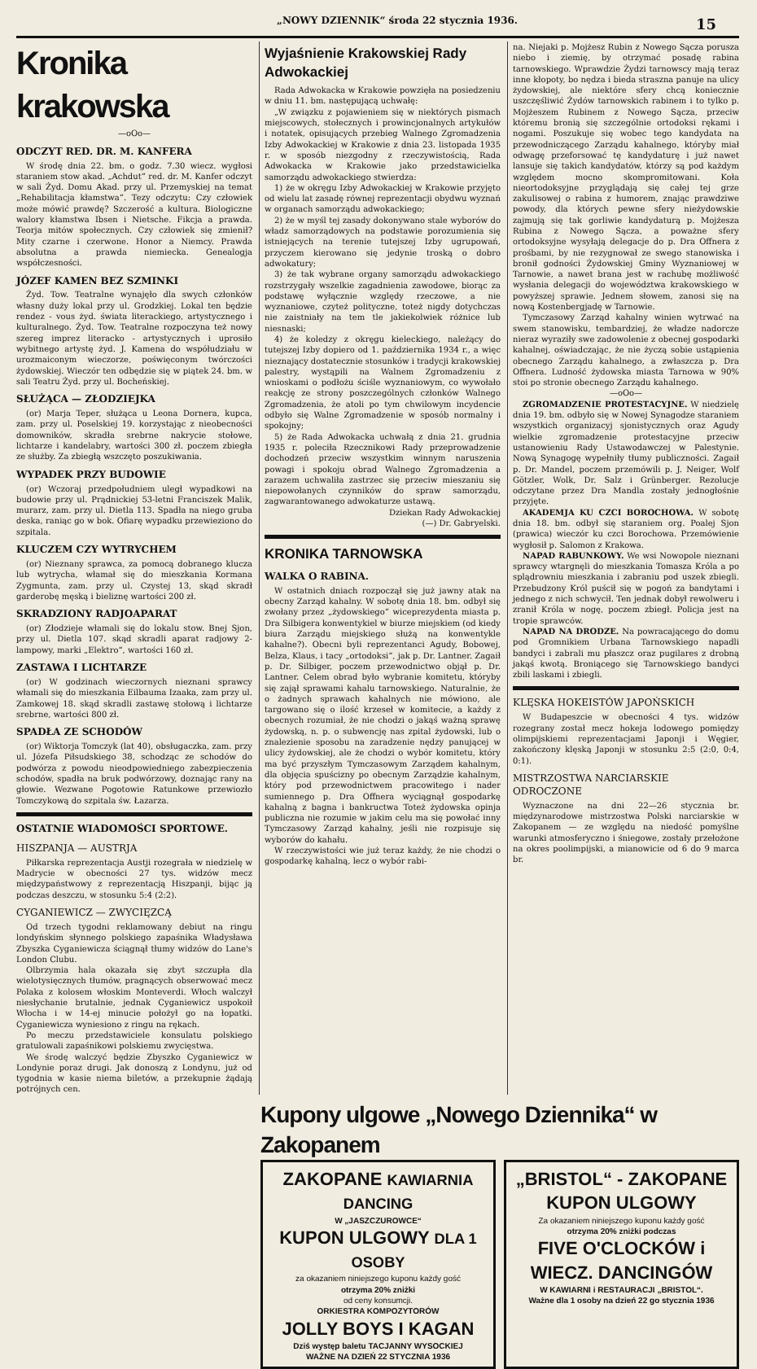„NOWY DZIENNIK“ środa 22 stycznia 1936. 15
Kronika krakowska
—oOo—
ODCZYT RED. DR. M. KANFERA
W środę dnia 22. bm. o godz. 7.30 wiecz. wygłosi staraniem stow akad. „Achdut“ red. dr. M. Kanfer odczyt w sali Żyd. Domu Akad. przy ul. Przemyskiej na temat „Rehabilitacja kłamstwa“. Tezy odczytu: Czy człowiek może mówić prawdę? Szczerość a kultura. Biologiczne walory kłamstwa Ibsen i Nietsche. Fikcja a prawda. Teorja mitów społecznych. Czy człowiek się zmienił? Mity czarne i czerwone. Honor a Niemcy. Prawda absolutna a prawda niemiecka. Genealogja współczesności.
JÓZEF KAMEN BEZ SZMINKI
Żyd. Tow. Teatralne wynajęło dla swych członków własny duży lokal przy ul. Grodzkiej. Lokal ten będzie rendez - vous żyd. świata literackiego, artystycznego i kulturalnego. Żyd. Tow. Teatralne rozpoczyna też nowy szereg imprez literacko - artystycznych i uprosiło wybitnego artystę żyd. J. Kamena do współudziału w urozmaiconym wieczorze, poświęconym twórczości żydowskiej. Wieczór ten odbędzie się w piątek 24. bm. w sali Teatru Żyd. przy ul. Bocheńskiej.
SŁUŻĄCA — ZŁODZIEJKA
(or) Marja Teper, służąca u Leona Dornera, kupca, zam. przy ul. Poselskiej 19. korzystając z nieobecności domowników, skradła srebrne nakrycie stołowe, lichtarze i kandelabry, wartości 300 zł. poczem zbiegła ze służby. Za zbiegłą wszczęto poszukiwania.
WYPADEK PRZY BUDOWIE
(or) Wczoraj przedpołudniem uległ wypadkowi na budowie przy ul. Prądnickiej 53-letni Franciszek Malik, murarz, zam. przy ul. Dietla 113. Spadła na niego gruba deska, raniąc go w bok. Ofiarę wypadku przewieziono do szpitala.
KLUCZEM CZY WYTRYCHEM
(or) Nieznany sprawca, za pomocą dobranego klucza lub wytrycha, włamał się do mieszkania Kormana Zygmunta, zam. przy ul. Czystej 13, skąd skradł garderobę męską i bieliznę wartości 200 zł.
SKRADZIONY RADJOAPARAT
(or) Złodzieje włamali się do lokalu stow. Bnej Sjon, przy ul. Dietla 107. skąd skradli aparat radjowy 2-lampowy, marki „Elektro“, wartości 160 zł.
ZASTAWA I LICHTARZE
(or) W godzinach wieczornych nieznani sprawcy włamali się do mieszkania Eilbauma Izaaka, zam przy ul. Zamkowej 18. skąd skradli zastawę stołową i lichtarze srebrne, wartości 800 zł.
SPADŁA ZE SCHODÓW
(or) Wiktorja Tomczyk (lat 40), obsługaczka, zam. przy ul. Józefa Piłsudskiego 38, schodząc ze schodów do podwórza z powodu nieodpowiedniego zabezpieczenia schodów, spadła na bruk podwórzowy, doznając rany na głowie. Wezwane Pogotowie Ratunkowe przewiozło Tomczykową do szpitala św. Łazarza.
OSTATNIE WIADOMOŚCI SPORTOWE.
HISZPANJA — AUSTRJA
Piłkarska reprezentacja Austji rozegrała w niedzielę w Madrycie w obecności 27 tys. widzów mecz międzypaństwowy z reprezentacją Hiszpanji, bijąc ją podczas deszczu, w stosunku 5:4 (2:2).
CYGANIEWICZ — ZWYCIĘZCĄ
Od trzech tygodni reklamowany debiut na ringu londyńskim słynnego polskiego zapaśnika Władysława Zbyszka Cyganiewicza ściągnął tłumy widzów do Lane's London Clubu.
Olbrzymia hala okazała się zbyt szczupła dla wielotysięcznych tłumów, pragnących obserwować mecz Polaka z kolosem włoskim Monteverdi. Włoch walczył niesłychanie brutalnie, jednak Cyganiewicz uspokoił Włocha i w 14-ej minucie położył go na łopatki. Cyganiewicza wyniesiono z ringu na rękach.
Po meczu przedstawiciele konsulatu polskiego gratulowali zapaśnikowi polskiemu zwycięstwa.
We środę walczyć będzie Zbyszko Cyganiewicz w Londynie poraz drugi. Jak donoszą z Londynu, już od tygodnia w kasie niema biletów, a przekupnie żądają potrójnych cen.
Wyjaśnienie Krakowskiej Rady Adwokackiej
Rada Adwokacka w Krakowie powzięła na posiedzeniu w dniu 11. bm. następującą uchwałę:
„W związku z pojawieniem się w niektórych pismach miejscowych, stołecznych i prowincjonalnych artykułów i notatek, opisujących przebieg Walnego Zgromadzenia Izby Adwokackiej w Krakowie z dnia 23. listopada 1935 r. w sposób niezgodny z rzeczywistością, Rada Adwokacka w Krakowie jako przedstawicielka samorządu adwokackiego stwierdza:
1) że w okręgu Izby Adwokackiej w Krakowie przyjęto od wielu lat zasadę równej reprezentacji obydwu wyznań w organach samorządu adwokackiego;
2) że w myśl tej zasady dokonywano stale wyborów do władz samorządowych na podstawie porozumienia się istniejących na terenie tutejszej Izby ugrupowań, przyczem kierowano się jedynie troską o dobro adwokatury;
3) że tak wybrane organy samorządu adwokackiego rozstrzygały wszelkie zagadnienia zawodowe, biorąc za podstawę wyłącznie względy rzeczowe, a nie wyznaniowe, czyteż polityczne, toteż nigdy dotychczas nie zaistniały na tem tle jakiekolwiek różnice lub niesnaski;
4) że koledzy z okręgu kieleckiego, należący do tutejszej Izby dopiero od 1. października 1934 r., a więc nieznający dostatecznie stosunków i tradycji krakowskiej palestry, wystąpili na Walnem Zgromadzeniu z wnioskami o podłożu ściśle wyznaniowym, co wywołało reakcję ze strony poszczególnych członków Walnego Zgromadzenia, że atoli po tym chwilowym incydencie odbyło się Walne Zgromadzenie w sposób normalny i spokojny;
5) że Rada Adwokacka uchwałą z dnia 21. grudnia 1935 r. poleciła Rzecznikowi Rady przeprowadzenie dochodzeń przeciw wszystkim winnym naruszenia powagi i spokoju obrad Walnego Zgromadzenia a zarazem uchwaliła zastrzec się przeciw mieszaniu się niepowołanych czynników do spraw samorządu, zagwarantowanego adwokaturze ustawą.
Dziekan Rady Adwokackiej
(—) Dr. Gabryelski.
KRONIKA TARNOWSKA
WALKA O RABINA.
W ostatnich dniach rozpoczął się już jawny atak na obecny Zarząd kahalny. W sobotę dnia 18. bm. odbył się zwołany przez „żydowskiego“ wiceprezydenta miasta p. Dra Silbigera konwentykiel w biurze miejskiem (od kiedy biura Zarządu miejskiego służą na konwentykle kahalne?). Obecni byli reprezentanci Agudy, Bobowej, Belza, Klaus, i tacy „ortodoksi“, jak p. Dr. Lantner. Zagaił p. Dr. Silbiger, poczem przewodnictwo objął p. Dr. Lantner. Celem obrad było wybranie komitetu, któryby się zajął sprawami kahalu tarnowskiego. Naturalnie, że o żadnych sprawach kahalnych nie mówiono, ale targowano się o ilość krzeseł w komitecie, a każdy z obecnych rozumiał, że nie chodzi o jakąś ważną sprawę żydowską, n. p. o subwencję nas zpital żydowski, lub o znalezienie sposobu na zaradzenie nędzy panującej w ulicy żydowskiej, ale że chodzi o wybór komitetu, który ma być przyszłym Tymczasowym Zarządem kahalnym, dla objęcia spuścizny po obecnym Zarządzie kahalnym, który pod przewodnictwem pracowitego i nader sumiennego p. Dra Offnera wyciągnął gospodarkę kahalną z bagna i bankructwa Toteż żydowska opinja publiczna nie rozumie w jakim celu ma się powołać inny Tymczasowy Zarząd kahalny, jeśli nie rozpisuje się wyborów do kahału.
W rzeczywistości wie już teraz każdy, że nie chodzi o gospodarkę kahalną, lecz o wybór rabi-
na. Niejaki p. Mojżesz Rubin z Nowego Sącza porusza niebo i ziemię, by otrzymać posadę rabina tarnowskiego. Wprawdzie Żydzi tarnowscy mają teraz inne kłopoty, bo nędza i bieda straszna panuje na ulicy żydowskiej, ale niektóre sfery chcą koniecznie uszczęśliwić Żydów tarnowskich rabinem i to tylko p. Mojżeszem Rubinem z Nowego Sącza, przeciw któremu bronią się szczególnie ortodoksi rękami i nogami. Poszukuje się wobec tego kandydata na przewodniczącego Zarządu kahalnego, któryby miał odwagę przeforsować tę kandydaturę i już nawet lansuje się takich kandydatów, którzy są pod każdym względem mocno skompromitowani. Koła nieortodoksyjne przyglądają się całej tej grze zakulisowej o rabina z humorem, znając prawdziwe powody, dla których pewne sfery nieżydowskie zajmują się tak gorliwie kandydaturą p. Mojżesza Rubina z Nowego Sącza, a poważne sfery ortodoksyjne wysyłają delegacje do p. Dra Offnera z prośbami, by nie rezygnował ze swego stanowiska i bronił godności Żydowskiej Gminy Wyznaniowej w Tarnowie, a nawet brana jest w rachubę możliwość wysłania delegacji do województwa krakowskiego w powyższej sprawie. Jednem słowem, zanosi się na nową Kostenbergjadę w Tarnowie.
Tymczasowy Zarząd kahalny winien wytrwać na swem stanowisku, tembardziej, że władze nadorcze nieraz wyraziły swe zadowolenie z obecnej gospodarki kahalnej, oświadczając, że nie życzą sobie ustąpienia obecnego Zarządu kahalnego, a zwłaszcza p. Dra Offnera. Ludność żydowska miasta Tarnowa w 90% stoi po stronie obecnego Zarządu kahalnego.
—oOo—
ZGROMADZENIE PROTESTACYJNE. W niedzielę dnia 19. bm. odbyło się w Nowej Synagodze staraniem wszystkich organizacyj sjonistycznych oraz Agudy wielkie zgromadzenie protestacyjne przeciw ustanowieniu Rady Ustawodawczej w Palestynie. Nową Synagogę wypełniły tłumy publiczności. Zagaił p. Dr. Mandel, poczem przemówili p. J. Neiger, Wolf Götzler, Wolk, Dr. Salz i Grünberger. Rezolucje odczytane przez Dra Mandla zostały jednogłośnie przyjęte.
AKADEMJA KU CZCI BOROCHOWA. W sobotę dnia 18. bm. odbył się staraniem org. Poalej Sjon (prawica) wieczór ku czci Borochowa. Przemówienie wygłosił p. Salomon z Krakowa.
NAPAD RABUNKOWY. We wsi Nowopole nieznani sprawcy wtargnęli do mieszkania Tomasza Króla a po splądrowniu mieszkania i zabraniu pod uszek zbiegli. Przebudzony Król puścił się w pogoń za bandytami i jednego z nich schwycił. Ten jednak dobył rewolweru i zranił Króla w nogę, poczem zbiegł. Policja jest na tropie sprawców.
NAPAD NA DRODZE. Na powracającego do domu pod Gromnikiem Urbana Tarnowskiego napadli bandyci i zabrali mu płaszcz oraz pugilares z drobną jakąś kwotą. Broniącego się Tarnowskiego bandyci zbili laskami i zbiegli.
KLĘSKA HOKEISTÓW JAPOŃSKICH
W Budapeszcie w obecności 4 tys. widzów rozegrany został mecz hokeja lodowego pomiędzy olimpijskiemi reprezentacjami Japonji i Węgier, zakończony klęską Japonji w stosunku 2:5 (2:0, 0:4, 0:1).
MISTRZOSTWA NARCIARSKIE ODROCZONE
Wyznaczone na dni 22—26 stycznia br. międzynarodowe mistrzostwa Polski narciarskie w Zakopanem — ze względu na niedość pomyślne warunki atmosferyczno i śniegowe, zostały przełożone na okres poolimpijski, a mianowicie od 6 do 9 marca br.
Kupony ulgowe „Nowego Dziennika“ w Zakopanem
ZAKOPANE KAWIARNIA DANCING
W „JASZCZUROWCE“
KUPON ULGOWY DLA 1 OSOBY
za okazaniem niniejszego kuponu każdy gość
otrzyma 20% zniżki
od ceny konsumcji.
ORKIESTRA KOMPOZYTORÓW
JOLLY BOYS I KAGAN
Dziś występ baletu TACJANNY WYSOCKIEJ
WAŻNE NA DZIEŃ 22 STYCZNIA 1936
„BRISTOL“ - ZAKOPANE
KUPON ULGOWY
Za okazaniem niniejszego kuponu każdy gość
otrzyma 20% zniżki podczas
FIVE O'CLOCKÓW i WIECZ. DANCINGÓW
W KAWIARNI i RESTAURACJI „BRISTOL“.
Ważne dla 1 osoby na dzień 22 go stycznia 1936